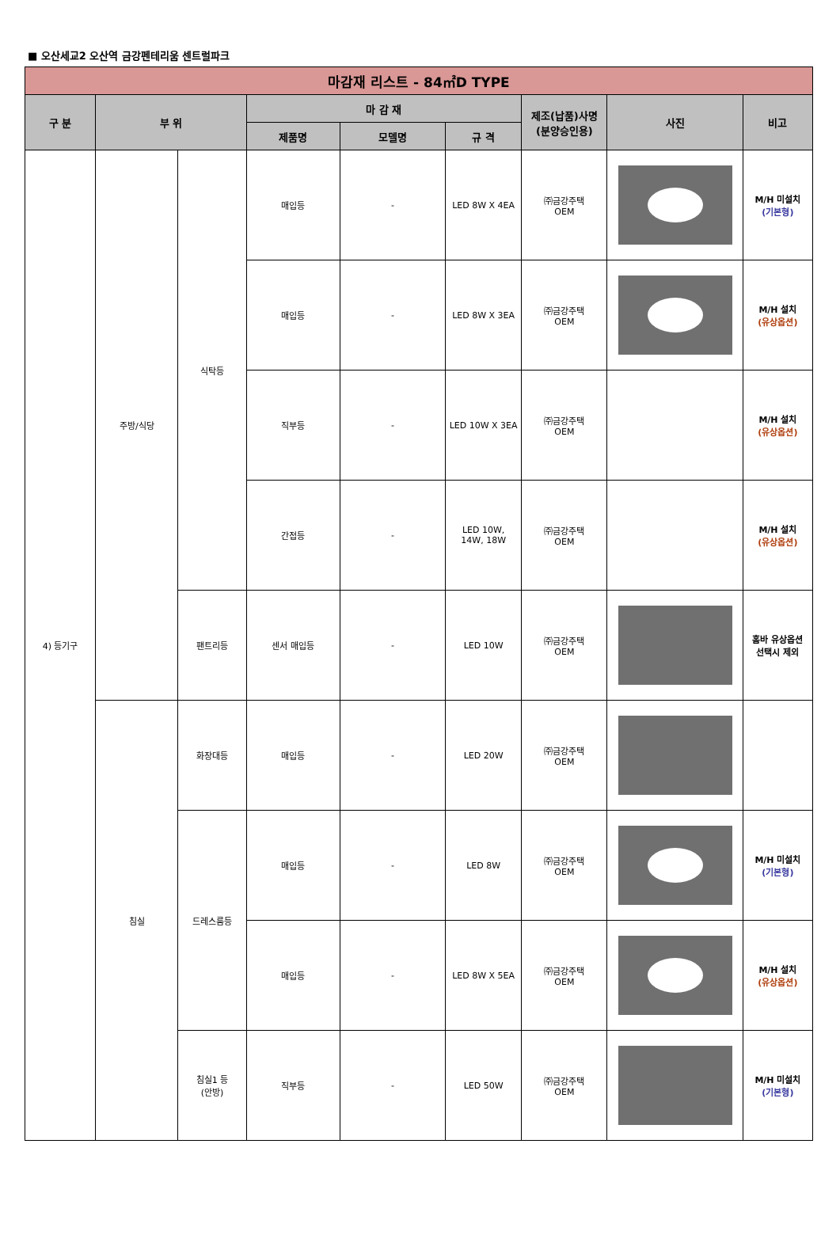■ 오산세교2 오산역 금강펜테리움 센트럴파크
| 마감재 리스트 - 84㎡D TYPE | | | | | | | | |
| --- | --- | --- | --- | --- | --- | --- | --- | --- |
| 구 분 | 부 위 | | 마 감 재 | | | 제조(납품)사명 (분양승인용) | 사진 | 비고 |
| | | | 제품명 | 모델명 | 규 격 | | | |
| 4) 등기구 | 주방/식당 | 식탁등 | 매입등 | - | LED 8W X 4EA | ㈜금강주택 OEM | | M/H 미설치 (기본형) |
| | | | 매입등 | - | LED 8W X 3EA | ㈜금강주택 OEM | | M/H 설치 (유상옵션) |
| | | | 직부등 | - | LED 10W X 3EA | ㈜금강주택 OEM | | M/H 설치 (유상옵션) |
| | | | 간접등 | - | LED 10W, 14W, 18W | ㈜금강주택 OEM | | M/H 설치 (유상옵션) |
| | | 팬트리등 | 센서 매입등 | - | LED 10W | ㈜금강주택 OEM | | 홈바 유상옵션 선택시 제외 |
| | 침실 | 화장대등 | 매입등 | - | LED 20W | ㈜금강주택 OEM | | |
| | | 드레스룸등 | 매입등 | - | LED 8W | ㈜금강주택 OEM | | M/H 미설치 (기본형) |
| | | | 매입등 | - | LED 8W X 5EA | ㈜금강주택 OEM | | M/H 설치 (유상옵션) |
| | | 침실1 등 (안방) | 직부등 | - | LED 50W | ㈜금강주택 OEM | | M/H 미설치 (기본형) |